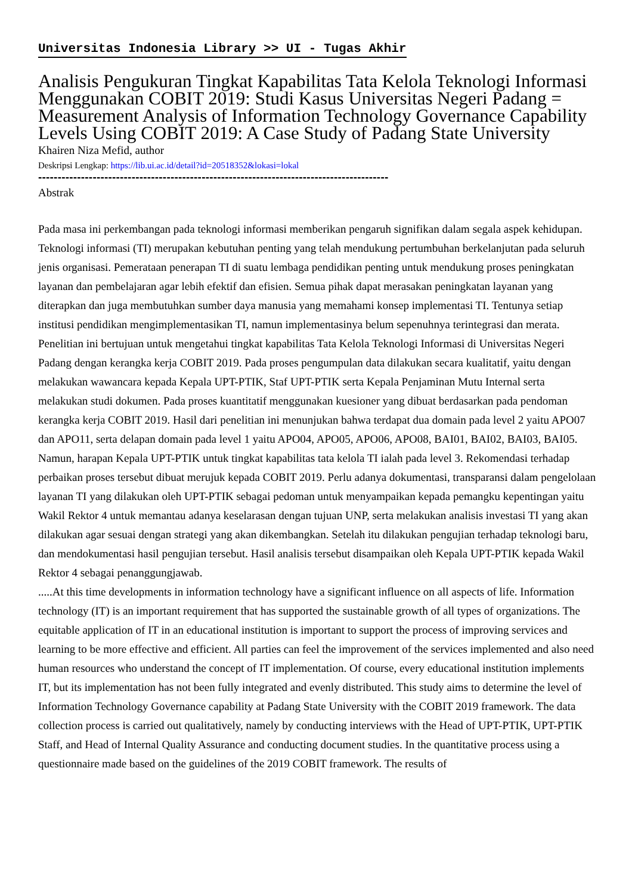Universitas Indonesia Library >> UI - Tugas Akhir
Analisis Pengukuran Tingkat Kapabilitas Tata Kelola Teknologi Informasi Menggunakan COBIT 2019: Studi Kasus Universitas Negeri Padang = Measurement Analysis of Information Technology Governance Capability Levels Using COBIT 2019: A Case Study of Padang State University
Khairen Niza Mefid, author
Deskripsi Lengkap: https://lib.ui.ac.id/detail?id=20518352&lokasi=lokal
------------------------------------------------------------------------------------------
Abstrak
Pada masa ini perkembangan pada teknologi informasi memberikan pengaruh signifikan dalam segala aspek kehidupan. Teknologi informasi (TI) merupakan kebutuhan penting yang telah mendukung pertumbuhan berkelanjutan pada seluruh jenis organisasi. Pemerataan penerapan TI di suatu lembaga pendidikan penting untuk mendukung proses peningkatan layanan dan pembelajaran agar lebih efektif dan efisien. Semua pihak dapat merasakan peningkatan layanan yang diterapkan dan juga membutuhkan sumber daya manusia yang memahami konsep implementasi TI. Tentunya setiap institusi pendidikan mengimplementasikan TI, namun implementasinya belum sepenuhnya terintegrasi dan merata. Penelitian ini bertujuan untuk mengetahui tingkat kapabilitas Tata Kelola Teknologi Informasi di Universitas Negeri Padang dengan kerangka kerja COBIT 2019. Pada proses pengumpulan data dilakukan secara kualitatif, yaitu dengan melakukan wawancara kepada Kepala UPT-PTIK, Staf UPT-PTIK serta Kepala Penjaminan Mutu Internal serta melakukan studi dokumen. Pada proses kuantitatif menggunakan kuesioner yang dibuat berdasarkan pada pendoman kerangka kerja COBIT 2019. Hasil dari penelitian ini menunjukan bahwa terdapat dua domain pada level 2 yaitu APO07 dan APO11, serta delapan domain pada level 1 yaitu APO04, APO05, APO06, APO08, BAI01, BAI02, BAI03, BAI05. Namun, harapan Kepala UPT-PTIK untuk tingkat kapabilitas tata kelola TI ialah pada level 3. Rekomendasi terhadap perbaikan proses tersebut dibuat merujuk kepada COBIT 2019. Perlu adanya dokumentasi, transparansi dalam pengelolaan layanan TI yang dilakukan oleh UPT-PTIK sebagai pedoman untuk menyampaikan kepada pemangku kepentingan yaitu Wakil Rektor 4 untuk memantau adanya keselarasan dengan tujuan UNP, serta melakukan analisis investasi TI yang akan dilakukan agar sesuai dengan strategi yang akan dikembangkan. Setelah itu dilakukan pengujian terhadap teknologi baru, dan mendokumentasi hasil pengujian tersebut. Hasil analisis tersebut disampaikan oleh Kepala UPT-PTIK kepada Wakil Rektor 4 sebagai penanggungjawab.
.....At this time developments in information technology have a significant influence on all aspects of life. Information technology (IT) is an important requirement that has supported the sustainable growth of all types of organizations. The equitable application of IT in an educational institution is important to support the process of improving services and learning to be more effective and efficient. All parties can feel the improvement of the services implemented and also need human resources who understand the concept of IT implementation. Of course, every educational institution implements IT, but its implementation has not been fully integrated and evenly distributed. This study aims to determine the level of Information Technology Governance capability at Padang State University with the COBIT 2019 framework. The data collection process is carried out qualitatively, namely by conducting interviews with the Head of UPT-PTIK, UPT-PTIK Staff, and Head of Internal Quality Assurance and conducting document studies. In the quantitative process using a questionnaire made based on the guidelines of the 2019 COBIT framework. The results of